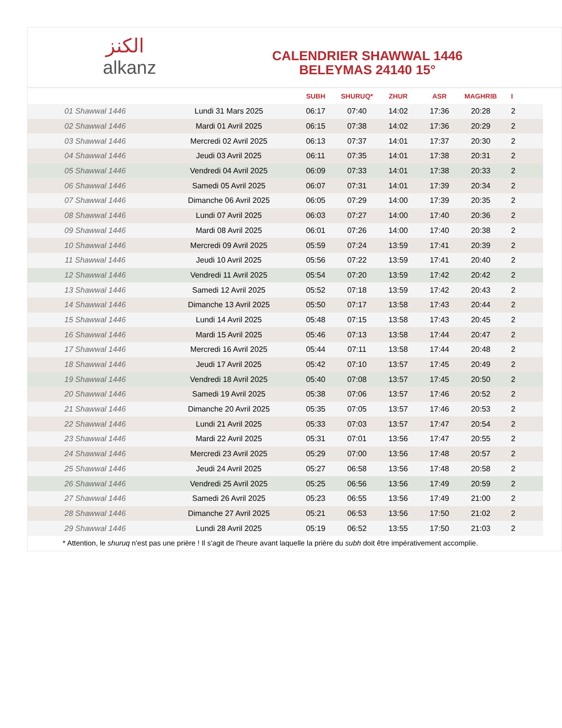الكنز
alkanz
CALENDRIER SHAWWAL 1446
BELEYMAS 24140 15°
| | | SUBH | SHURUQ* | ZHUR | ASR | MAGHRIB | I |
| --- | --- | --- | --- | --- | --- | --- | --- |
| 01 Shawwal 1446 | Lundi 31 Mars 2025 | 06:17 | 07:40 | 14:02 | 17:36 | 20:28 | 2 |
| 02 Shawwal 1446 | Mardi 01 Avril 2025 | 06:15 | 07:38 | 14:02 | 17:36 | 20:29 | 2 |
| 03 Shawwal 1446 | Mercredi 02 Avril 2025 | 06:13 | 07:37 | 14:01 | 17:37 | 20:30 | 2 |
| 04 Shawwal 1446 | Jeudi 03 Avril 2025 | 06:11 | 07:35 | 14:01 | 17:38 | 20:31 | 2 |
| 05 Shawwal 1446 | Vendredi 04 Avril 2025 | 06:09 | 07:33 | 14:01 | 17:38 | 20:33 | 2 |
| 06 Shawwal 1446 | Samedi 05 Avril 2025 | 06:07 | 07:31 | 14:01 | 17:39 | 20:34 | 2 |
| 07 Shawwal 1446 | Dimanche 06 Avril 2025 | 06:05 | 07:29 | 14:00 | 17:39 | 20:35 | 2 |
| 08 Shawwal 1446 | Lundi 07 Avril 2025 | 06:03 | 07:27 | 14:00 | 17:40 | 20:36 | 2 |
| 09 Shawwal 1446 | Mardi 08 Avril 2025 | 06:01 | 07:26 | 14:00 | 17:40 | 20:38 | 2 |
| 10 Shawwal 1446 | Mercredi 09 Avril 2025 | 05:59 | 07:24 | 13:59 | 17:41 | 20:39 | 2 |
| 11 Shawwal 1446 | Jeudi 10 Avril 2025 | 05:56 | 07:22 | 13:59 | 17:41 | 20:40 | 2 |
| 12 Shawwal 1446 | Vendredi 11 Avril 2025 | 05:54 | 07:20 | 13:59 | 17:42 | 20:42 | 2 |
| 13 Shawwal 1446 | Samedi 12 Avril 2025 | 05:52 | 07:18 | 13:59 | 17:42 | 20:43 | 2 |
| 14 Shawwal 1446 | Dimanche 13 Avril 2025 | 05:50 | 07:17 | 13:58 | 17:43 | 20:44 | 2 |
| 15 Shawwal 1446 | Lundi 14 Avril 2025 | 05:48 | 07:15 | 13:58 | 17:43 | 20:45 | 2 |
| 16 Shawwal 1446 | Mardi 15 Avril 2025 | 05:46 | 07:13 | 13:58 | 17:44 | 20:47 | 2 |
| 17 Shawwal 1446 | Mercredi 16 Avril 2025 | 05:44 | 07:11 | 13:58 | 17:44 | 20:48 | 2 |
| 18 Shawwal 1446 | Jeudi 17 Avril 2025 | 05:42 | 07:10 | 13:57 | 17:45 | 20:49 | 2 |
| 19 Shawwal 1446 | Vendredi 18 Avril 2025 | 05:40 | 07:08 | 13:57 | 17:45 | 20:50 | 2 |
| 20 Shawwal 1446 | Samedi 19 Avril 2025 | 05:38 | 07:06 | 13:57 | 17:46 | 20:52 | 2 |
| 21 Shawwal 1446 | Dimanche 20 Avril 2025 | 05:35 | 07:05 | 13:57 | 17:46 | 20:53 | 2 |
| 22 Shawwal 1446 | Lundi 21 Avril 2025 | 05:33 | 07:03 | 13:57 | 17:47 | 20:54 | 2 |
| 23 Shawwal 1446 | Mardi 22 Avril 2025 | 05:31 | 07:01 | 13:56 | 17:47 | 20:55 | 2 |
| 24 Shawwal 1446 | Mercredi 23 Avril 2025 | 05:29 | 07:00 | 13:56 | 17:48 | 20:57 | 2 |
| 25 Shawwal 1446 | Jeudi 24 Avril 2025 | 05:27 | 06:58 | 13:56 | 17:48 | 20:58 | 2 |
| 26 Shawwal 1446 | Vendredi 25 Avril 2025 | 05:25 | 06:56 | 13:56 | 17:49 | 20:59 | 2 |
| 27 Shawwal 1446 | Samedi 26 Avril 2025 | 05:23 | 06:55 | 13:56 | 17:49 | 21:00 | 2 |
| 28 Shawwal 1446 | Dimanche 27 Avril 2025 | 05:21 | 06:53 | 13:56 | 17:50 | 21:02 | 2 |
| 29 Shawwal 1446 | Lundi 28 Avril 2025 | 05:19 | 06:52 | 13:55 | 17:50 | 21:03 | 2 |
* Attention, le shuruq n'est pas une prière ! Il s'agit de l'heure avant laquelle la prière du subh doit être impérativement accomplie.